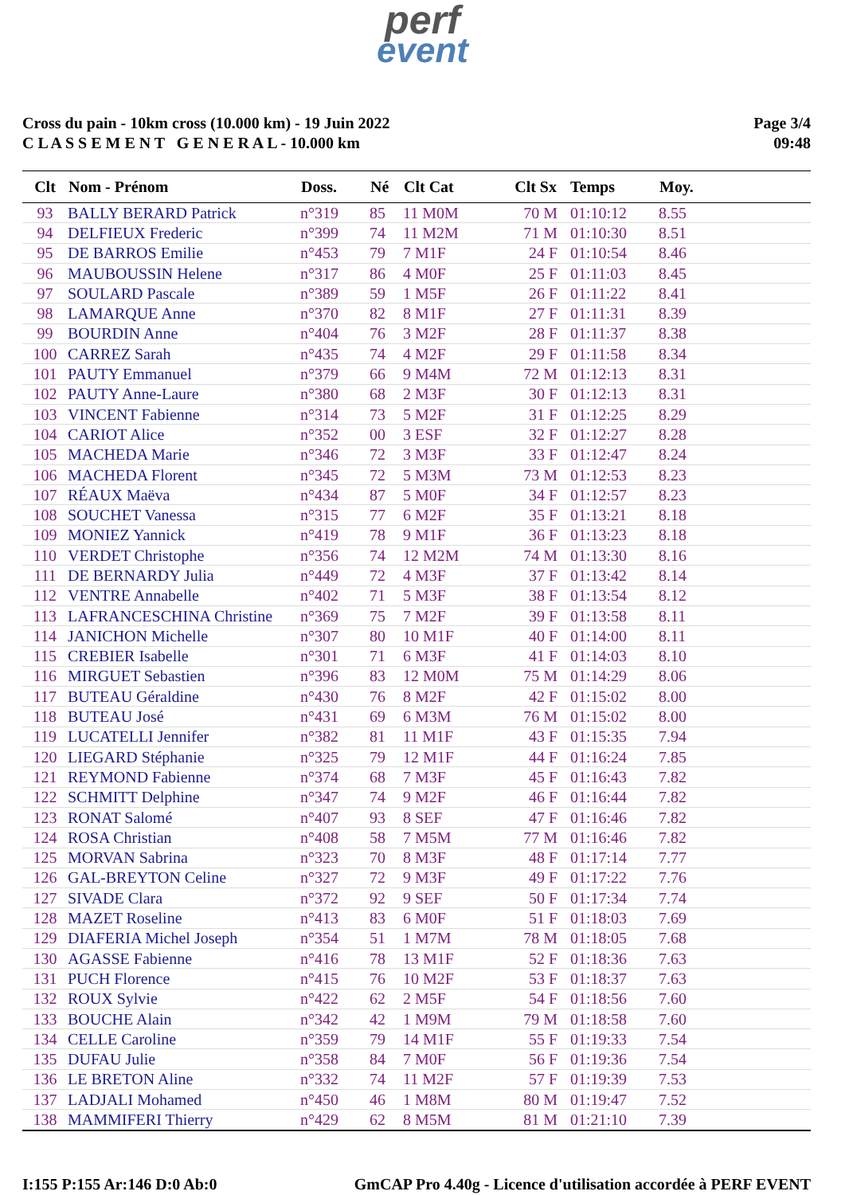perf
event
Cross du pain - 10km cross (10.000 km) - 19 Juin 2022
C L A S S E M E N T G E N E R A L - 10.000 km
Page 3/4
09:48
| Clt | Nom - Prénom | Doss. | Né | Clt Cat | Clt Sx | Temps | Moy. |
| --- | --- | --- | --- | --- | --- | --- | --- |
| 93 | BALLY BERARD Patrick | n°319 | 85 | 11 M0M | 70 M | 01:10:12 | 8.55 |
| 94 | DELFIEUX Frederic | n°399 | 74 | 11 M2M | 71 M | 01:10:30 | 8.51 |
| 95 | DE BARROS Emilie | n°453 | 79 | 7 M1F | 24 F | 01:10:54 | 8.46 |
| 96 | MAUBOUSSIN Helene | n°317 | 86 | 4 M0F | 25 F | 01:11:03 | 8.45 |
| 97 | SOULARD Pascale | n°389 | 59 | 1 M5F | 26 F | 01:11:22 | 8.41 |
| 98 | LAMARQUE Anne | n°370 | 82 | 8 M1F | 27 F | 01:11:31 | 8.39 |
| 99 | BOURDIN Anne | n°404 | 76 | 3 M2F | 28 F | 01:11:37 | 8.38 |
| 100 | CARREZ Sarah | n°435 | 74 | 4 M2F | 29 F | 01:11:58 | 8.34 |
| 101 | PAUTY Emmanuel | n°379 | 66 | 9 M4M | 72 M | 01:12:13 | 8.31 |
| 102 | PAUTY Anne-Laure | n°380 | 68 | 2 M3F | 30 F | 01:12:13 | 8.31 |
| 103 | VINCENT Fabienne | n°314 | 73 | 5 M2F | 31 F | 01:12:25 | 8.29 |
| 104 | CARIOT Alice | n°352 | 00 | 3 ESF | 32 F | 01:12:27 | 8.28 |
| 105 | MACHEDA Marie | n°346 | 72 | 3 M3F | 33 F | 01:12:47 | 8.24 |
| 106 | MACHEDA Florent | n°345 | 72 | 5 M3M | 73 M | 01:12:53 | 8.23 |
| 107 | RÉAUX Maëva | n°434 | 87 | 5 M0F | 34 F | 01:12:57 | 8.23 |
| 108 | SOUCHET Vanessa | n°315 | 77 | 6 M2F | 35 F | 01:13:21 | 8.18 |
| 109 | MONIEZ Yannick | n°419 | 78 | 9 M1F | 36 F | 01:13:23 | 8.18 |
| 110 | VERDET Christophe | n°356 | 74 | 12 M2M | 74 M | 01:13:30 | 8.16 |
| 111 | DE BERNARDY Julia | n°449 | 72 | 4 M3F | 37 F | 01:13:42 | 8.14 |
| 112 | VENTRE Annabelle | n°402 | 71 | 5 M3F | 38 F | 01:13:54 | 8.12 |
| 113 | LAFRANCESCHINA Christine | n°369 | 75 | 7 M2F | 39 F | 01:13:58 | 8.11 |
| 114 | JANICHON Michelle | n°307 | 80 | 10 M1F | 40 F | 01:14:00 | 8.11 |
| 115 | CREBIER Isabelle | n°301 | 71 | 6 M3F | 41 F | 01:14:03 | 8.10 |
| 116 | MIRGUET Sebastien | n°396 | 83 | 12 M0M | 75 M | 01:14:29 | 8.06 |
| 117 | BUTEAU Géraldine | n°430 | 76 | 8 M2F | 42 F | 01:15:02 | 8.00 |
| 118 | BUTEAU José | n°431 | 69 | 6 M3M | 76 M | 01:15:02 | 8.00 |
| 119 | LUCATELLI Jennifer | n°382 | 81 | 11 M1F | 43 F | 01:15:35 | 7.94 |
| 120 | LIEGARD Stéphanie | n°325 | 79 | 12 M1F | 44 F | 01:16:24 | 7.85 |
| 121 | REYMOND Fabienne | n°374 | 68 | 7 M3F | 45 F | 01:16:43 | 7.82 |
| 122 | SCHMITT Delphine | n°347 | 74 | 9 M2F | 46 F | 01:16:44 | 7.82 |
| 123 | RONAT Salomé | n°407 | 93 | 8 SEF | 47 F | 01:16:46 | 7.82 |
| 124 | ROSA Christian | n°408 | 58 | 7 M5M | 77 M | 01:16:46 | 7.82 |
| 125 | MORVAN Sabrina | n°323 | 70 | 8 M3F | 48 F | 01:17:14 | 7.77 |
| 126 | GAL-BREYTON Celine | n°327 | 72 | 9 M3F | 49 F | 01:17:22 | 7.76 |
| 127 | SIVADE Clara | n°372 | 92 | 9 SEF | 50 F | 01:17:34 | 7.74 |
| 128 | MAZET Roseline | n°413 | 83 | 6 M0F | 51 F | 01:18:03 | 7.69 |
| 129 | DIAFERIA Michel Joseph | n°354 | 51 | 1 M7M | 78 M | 01:18:05 | 7.68 |
| 130 | AGASSE Fabienne | n°416 | 78 | 13 M1F | 52 F | 01:18:36 | 7.63 |
| 131 | PUCH Florence | n°415 | 76 | 10 M2F | 53 F | 01:18:37 | 7.63 |
| 132 | ROUX Sylvie | n°422 | 62 | 2 M5F | 54 F | 01:18:56 | 7.60 |
| 133 | BOUCHE Alain | n°342 | 42 | 1 M9M | 79 M | 01:18:58 | 7.60 |
| 134 | CELLE Caroline | n°359 | 79 | 14 M1F | 55 F | 01:19:33 | 7.54 |
| 135 | DUFAU Julie | n°358 | 84 | 7 M0F | 56 F | 01:19:36 | 7.54 |
| 136 | LE BRETON Aline | n°332 | 74 | 11 M2F | 57 F | 01:19:39 | 7.53 |
| 137 | LADJALI Mohamed | n°450 | 46 | 1 M8M | 80 M | 01:19:47 | 7.52 |
| 138 | MAMMIFERI Thierry | n°429 | 62 | 8 M5M | 81 M | 01:21:10 | 7.39 |
I:155 P:155 Ar:146 D:0 Ab:0 GmCAP Pro 4.40g - Licence d'utilisation accordée à PERF EVENT